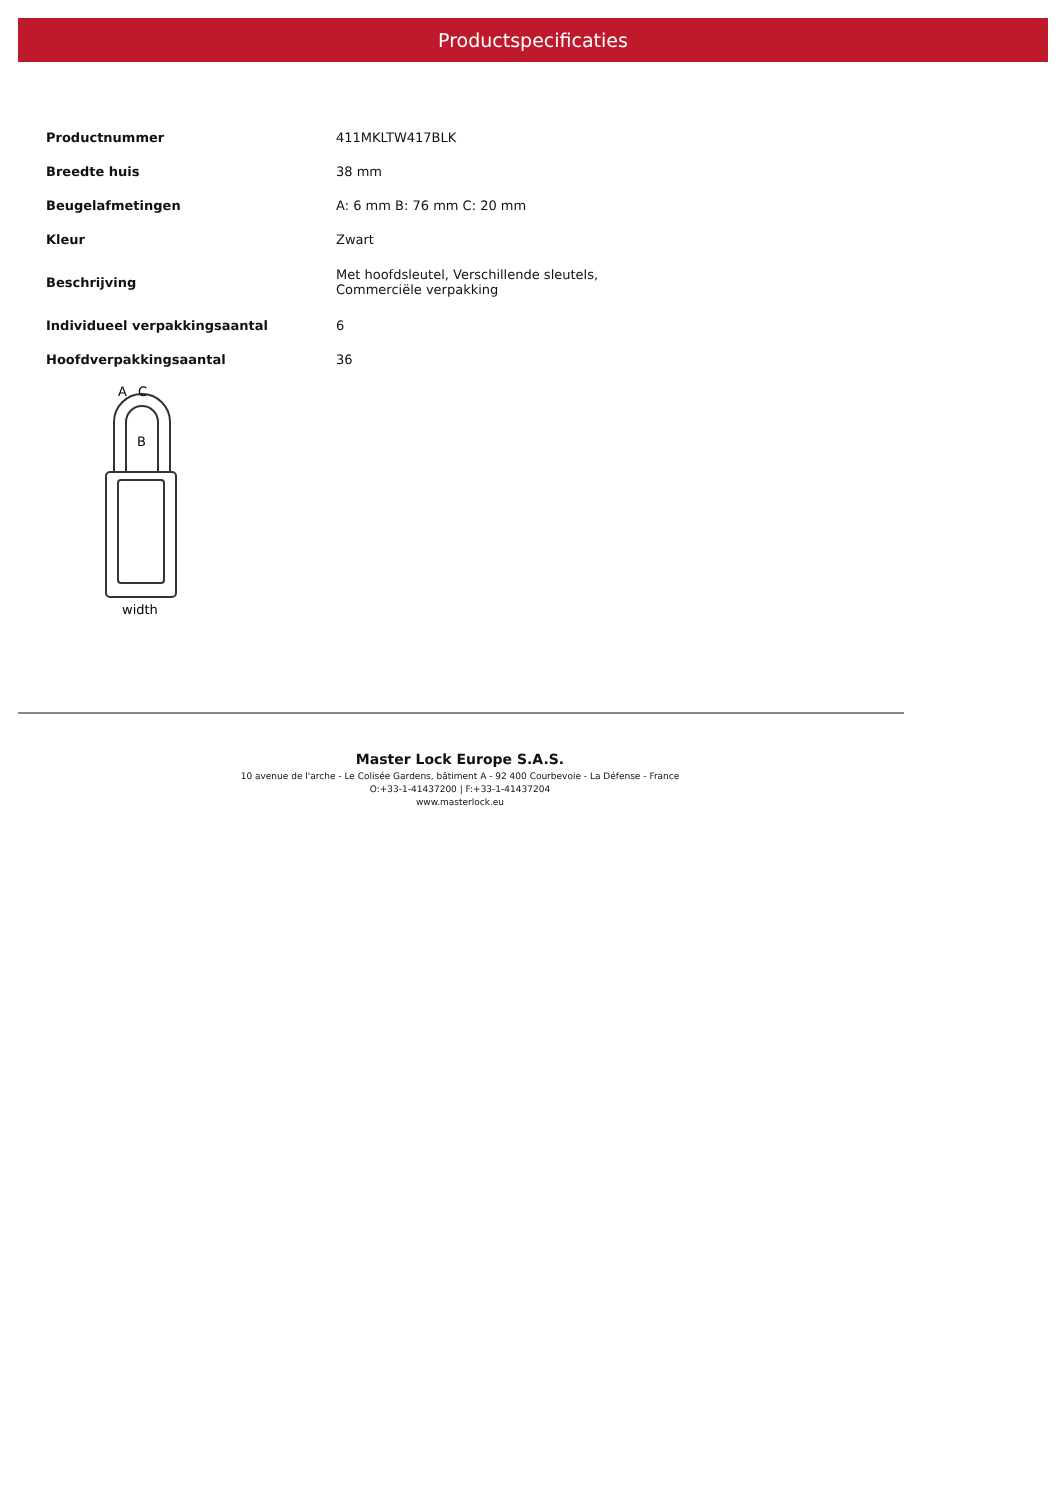Productspecificaties
| Productnummer | 411MKLTW417BLK |
| Breedte huis | 38 mm |
| Beugelafmetingen | A: 6 mm B: 76 mm C: 20 mm |
| Kleur | Zwart |
| Beschrijving | Met hoofdsleutel, Verschillende sleutels, Commerciële verpakking |
| Individueel verpakkingsaantal | 6 |
| Hoofdverpakkingsaantal | 36 |
A
C
B
width
Master Lock Europe S.A.S.
10 avenue de l'arche - Le Colisée Gardens, bâtiment A - 92 400 Courbevoie - La Défense - France
O:+33-1-41437200 | F:+33-1-41437204
www.masterlock.eu